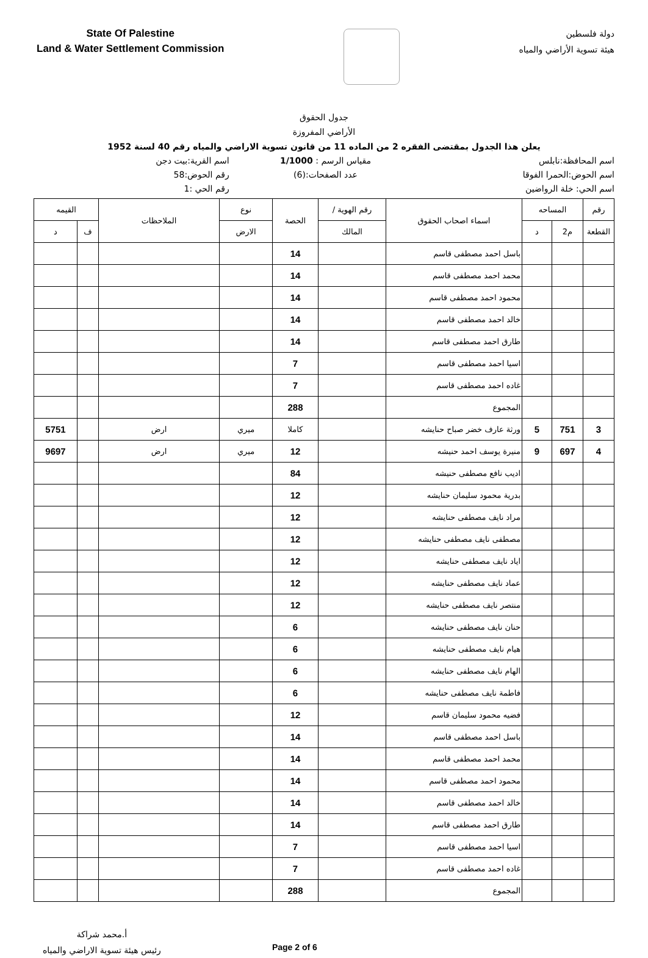State Of Palestine
Land & Water Settlement Commission
دولة فلسطين
هيئة تسوية الأراضي والمياه
جدول الحقوق
الأراضي المفروزة
يعلن هذا الجدول بمقتضى الفقره 2 من الماده 11 من قانون تسوية الاراضي والمياه رقم 40 لسنة 1952
اسم المحافظة:نابلس
مقياس الرسم : 1/1000
اسم القرية:بيت دجن
اسم الحوض:الحمرا الفوقا
عدد الصفحات:(6)
رقم الحوض:58
اسم الحي: خلة الرواضين
رقم الحي :1
| رقم | المساحه | | اسماء اصحاب الحقوق | رقم الهوية / | الحصة | نوع | الملاحظات | القيمه | |
| --- | --- | --- | --- | --- | --- | --- | --- | --- | --- |
| القطعة | م2 | د | | المالك | | الارض | | ف | د |
| | | | باسل احمد مصطفى قاسم | | 14 | | | | |
| | | | محمد احمد مصطفى قاسم | | 14 | | | | |
| | | | محمود احمد مصطفى قاسم | | 14 | | | | |
| | | | خالد احمد مصطفى قاسم | | 14 | | | | |
| | | | طارق احمد مصطفى قاسم | | 14 | | | | |
| | | | اسيا احمد مصطفى قاسم | | 7 | | | | |
| | | | غاده احمد مصطفى قاسم | | 7 | | | | |
| | | | المجموع | | 288 | | | | |
| 3 | 751 | 5 | ورثة عارف خضر صباح حنايشه | | كاملا | ميري | ارض | | 5751 |
| 4 | 697 | 9 | منيرة يوسف احمد حنيشه | | 12 | ميري | ارض | | 9697 |
| | | | اديب نافع مصطفى حنيشه | | 84 | | | | |
| | | | بدرية محمود سليمان حنايشه | | 12 | | | | |
| | | | مراد نايف مصطفى حنايشه | | 12 | | | | |
| | | | مصطفى نايف مصطفى حنايشه | | 12 | | | | |
| | | | اياد نايف مصطفى حنايشه | | 12 | | | | |
| | | | عماد نايف مصطفى حنايشه | | 12 | | | | |
| | | | منتصر نايف مصطفى حنايشه | | 12 | | | | |
| | | | حنان نايف مصطفى حنايشه | | 6 | | | | |
| | | | هيام نايف مصطفى حنايشه | | 6 | | | | |
| | | | الهام نايف مصطفى حنايشه | | 6 | | | | |
| | | | فاطمة نايف مصطفى حنايشه | | 6 | | | | |
| | | | فضيه محمود سليمان قاسم | | 12 | | | | |
| | | | باسل احمد مصطفى قاسم | | 14 | | | | |
| | | | محمد احمد مصطفى قاسم | | 14 | | | | |
| | | | محمود احمد مصطفى قاسم | | 14 | | | | |
| | | | خالد احمد مصطفى قاسم | | 14 | | | | |
| | | | طارق احمد مصطفى قاسم | | 14 | | | | |
| | | | اسيا احمد مصطفى قاسم | | 7 | | | | |
| | | | غاده احمد مصطفى قاسم | | 7 | | | | |
| | | | المجموع | | 288 | | | | |
أ.محمد شراكة
رئيس هيئة تسوية الاراضي والمياه
Page 2 of 6